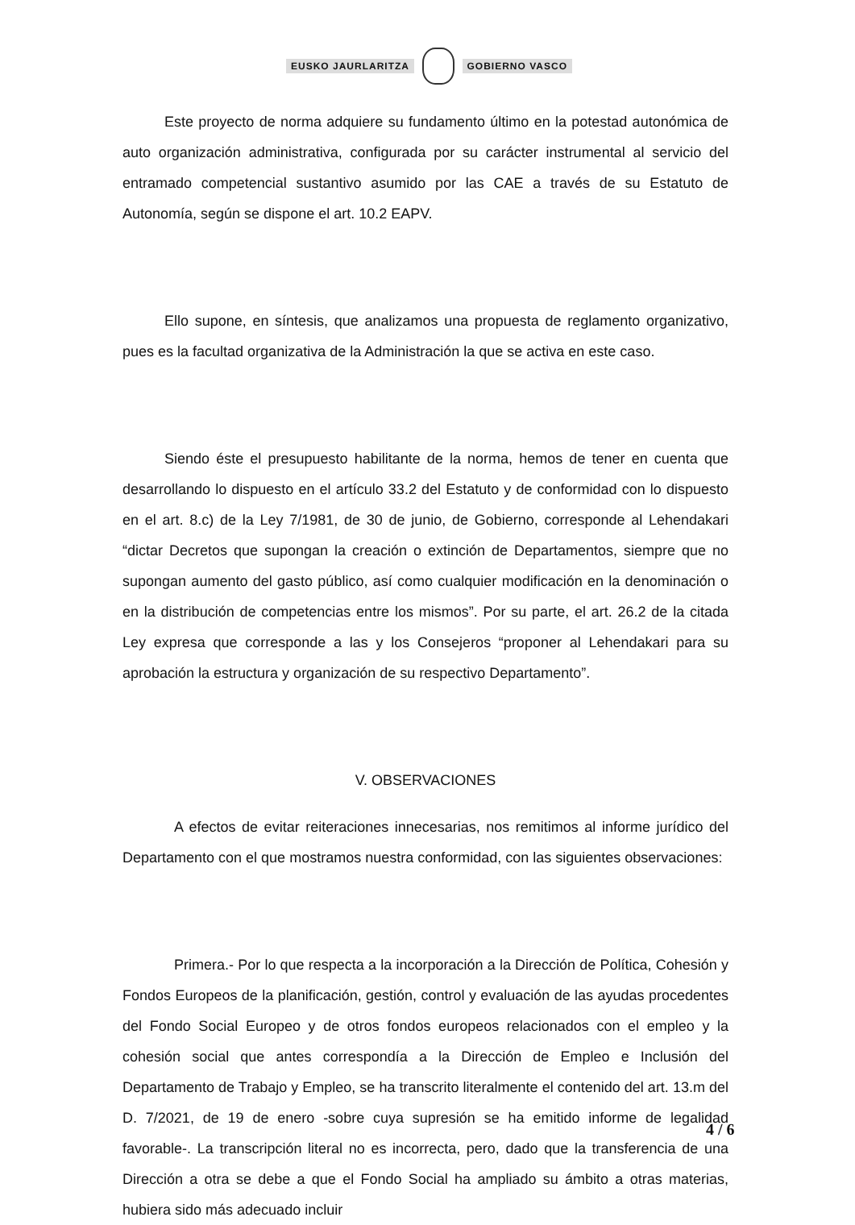EUSKO JAURLARITZA GOBIERNO VASCO
Este proyecto de norma adquiere su fundamento último en la potestad autonómica de auto organización administrativa, configurada por su carácter instrumental al servicio del entramado competencial sustantivo asumido por las CAE a través de su Estatuto de Autonomía, según se dispone el art. 10.2 EAPV.
Ello supone, en síntesis, que analizamos una propuesta de reglamento organizativo, pues es la facultad organizativa de la Administración la que se activa en este caso.
Siendo éste el presupuesto habilitante de la norma, hemos de tener en cuenta que desarrollando lo dispuesto en el artículo 33.2 del Estatuto y de conformidad con lo dispuesto en el art. 8.c) de la Ley 7/1981, de 30 de junio, de Gobierno, corresponde al Lehendakari “dictar Decretos que supongan la creación o extinción de Departamentos, siempre que no supongan aumento del gasto público, así como cualquier modificación en la denominación o en la distribución de competencias entre los mismos”. Por su parte, el art. 26.2 de la citada Ley expresa que corresponde a las y los Consejeros “proponer al Lehendakari para su aprobación la estructura y organización de su respectivo Departamento”.
V. OBSERVACIONES
A efectos de evitar reiteraciones innecesarias, nos remitimos al informe jurídico del Departamento con el que mostramos nuestra conformidad, con las siguientes observaciones:
Primera.- Por lo que respecta a la incorporación a la Dirección de Política, Cohesión y Fondos Europeos de la planificación, gestión, control y evaluación de las ayudas procedentes del Fondo Social Europeo y de otros fondos europeos relacionados con el empleo y la cohesión social que antes correspondía a la Dirección de Empleo e Inclusión del Departamento de Trabajo y Empleo, se ha transcrito literalmente el contenido del art. 13.m del D. 7/2021, de 19 de enero -sobre cuya supresión se ha emitido informe de legalidad favorable-. La transcripción literal no es incorrecta, pero, dado que la transferencia de una Dirección a otra se debe a que el Fondo Social ha ampliado su ámbito a otras materias, hubiera sido más adecuado incluir
4 / 6